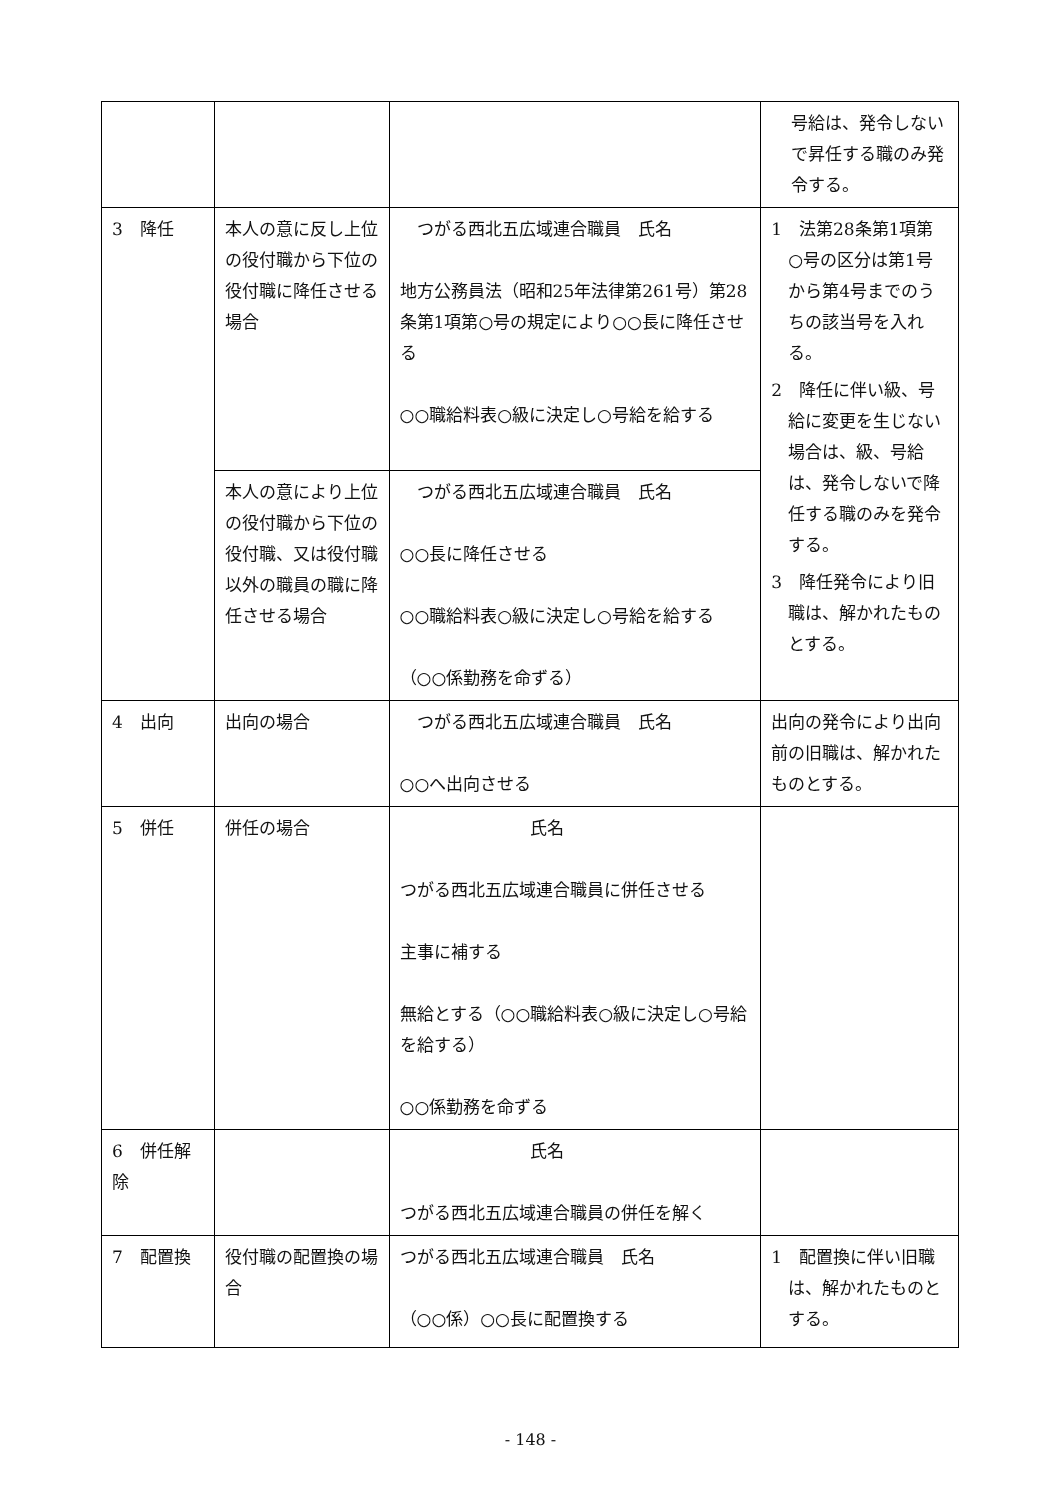| | | | 号給は、発令しないで昇任する職のみ発令する。 |
| 3 降任 | 本人の意に反し上位の役付職から下位の役付職に降任させる場合 | つがる西北五広域連合職員 氏名 地方公務員法（昭和25年法律第261号）第28条第1項第○号の規定により○○長に降任させる ○○職給料表○級に決定し○号給を給する | 1 法第28条第1項第○号の区分は第1号から第4号までのうちの該当号を入れる。 2 降任に伴い級、号給に変更を生じない場合は、級、号給は、発令しないで降任する職のみを発令する。 3 降任発令により旧職は、解かれたものとする。 |
| | 本人の意により上位の役付職から下位の役付職、又は役付職以外の職員の職に降任させる場合 | つがる西北五広域連合職員 氏名 ○○長に降任させる ○○職給料表○級に決定し○号給を給する （○○係勤務を命ずる） | |
| 4 出向 | 出向の場合 | つがる西北五広域連合職員 氏名 ○○へ出向させる | 出向の発令により出向前の旧職は、解かれたものとする。 |
| 5 併任 | 併任の場合 | 氏名 つがる西北五広域連合職員に併任させる 主事に補する 無給とする（○○職給料表○級に決定し○号給を給する） ○○係勤務を命ずる | |
| 6 併任解除 | | 氏名 つがる西北五広域連合職員の併任を解く | |
| 7 配置換 | 役付職の配置換の場合 | つがる西北五広域連合職員 氏名 （○○係）○○長に配置換する | 1 配置換に伴い旧職は、解かれたものとする。 |
- 148 -